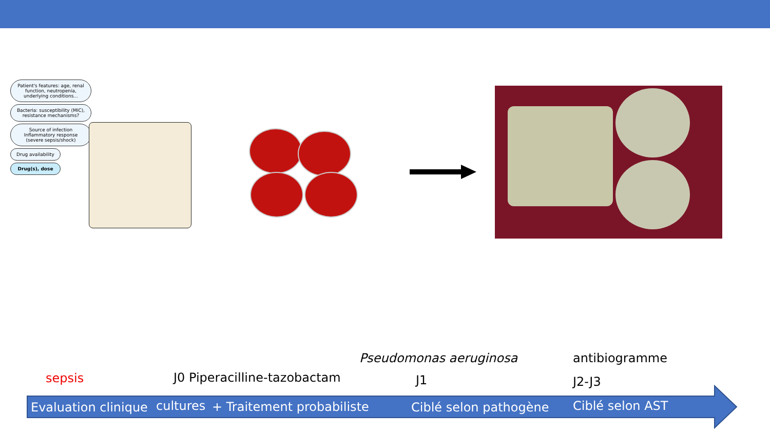Patient's features: age, renal function, neutropenia, underlying conditions...
Bacteria: susceptibility (MIC), resistance mechanisms?
Source of infection
Inflammatory response (severe sepsis/shock)
Drug availability
Drug(s), dose
Pseudomonas aeruginosa antibiogramme
sepsis J0 Piperacilline-tazobactam J1 J2-J3
Evaluation clinique cultures + Traitement probabiliste Ciblé selon pathogène Ciblé selon AST